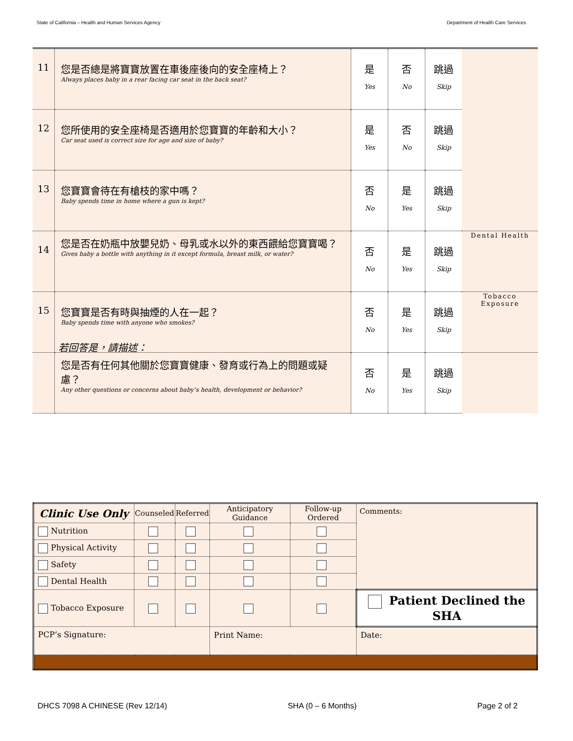State of California – Health and Human Services Agency Department of Health Care Services
| 11 | 您是否總是將寶寶放置在車後座後向的安全座椅上？ Always places baby in a rear facing car seat in the back seat? | 是 Yes | 否 No | 跳過 Skip | |
| 12 | 您所使用的安全座椅是否適用於您寶寶的年齡和大小？ Car seat used is correct size for age and size of baby? | 是 Yes | 否 No | 跳過 Skip | |
| 13 | 您寶寶會待在有槍枝的家中嗎？ Baby spends time in home where a gun is kept? | 否 No | 是 Yes | 跳過 Skip | |
| 14 | 您是否在奶瓶中放嬰兒奶、母乳或水以外的東西餵給您寶寶喝？ Gives baby a bottle with anything in it except formula, breast milk, or water? | 否 No | 是 Yes | 跳過 Skip | Dental Health |
| 15 | 您寶寶是否有時與抽煙的人在一起？ Baby spends time with anyone who smokes? | 否 No | 是 Yes | 跳過 Skip | Tobacco Exposure |
| | 您是否有任何其他關於您寶寶健康、發育或行為上的問題或疑慮？ Any other questions or concerns about baby’s health, development or behavior? | 否 No | 是 Yes | 跳過 Skip | |
若回答是，請描述：
| Clinic Use Only | Counseled | Referred | Anticipatory Guidance | Follow-up Ordered | Comments: | |
| --- | --- | --- | --- | --- | --- | --- |
| Nutrition | | | | | | |
| Physical Activity | | | | | | |
| Safety | | | | | | |
| Dental Health | | | | | | |
| Tobacco Exposure | | | | | Patient Declined the SHA | |
| PCP’s Signature: | | | Print Name: | | | Date: |
DHCS 7098 A CHINESE (Rev 12/14) SHA (0 – 6 Months) Page 2 of 2